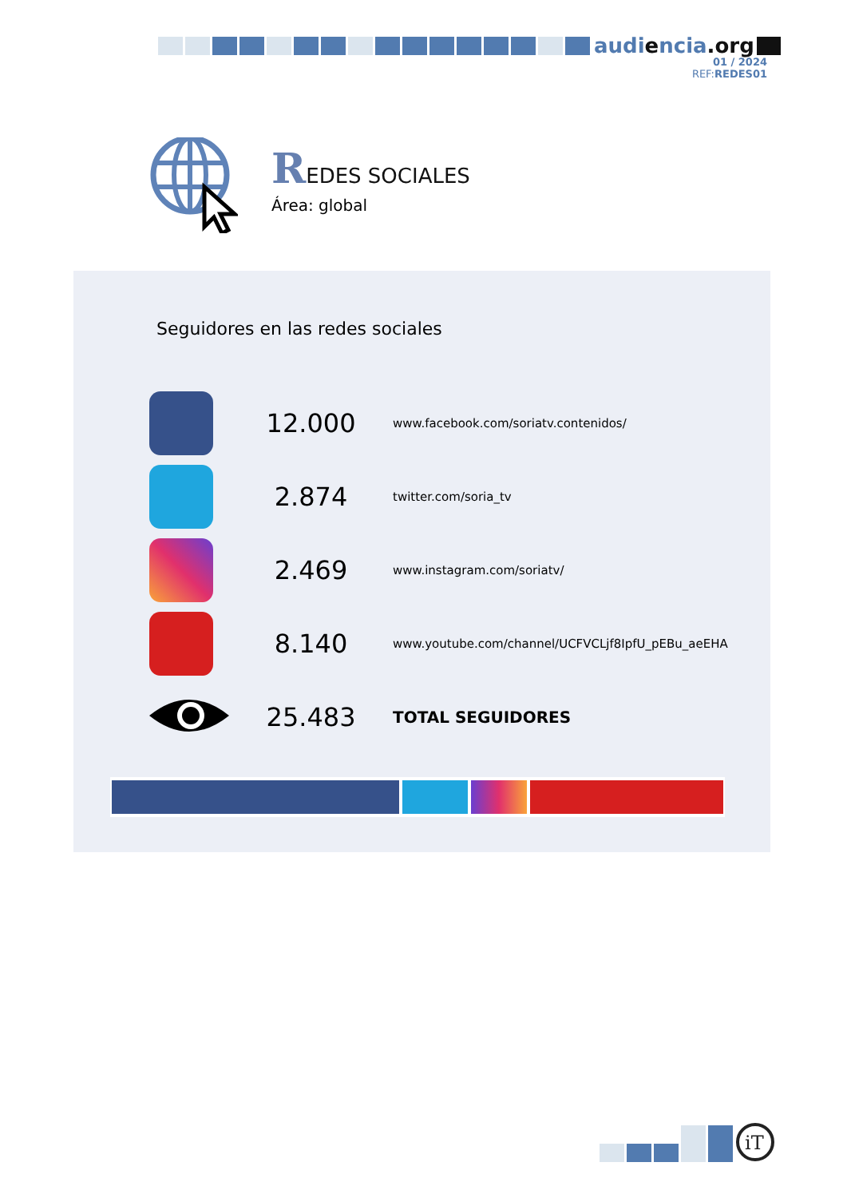audiencia.org
01 / 2024
REF:REDES01
REDES SOCIALES
Área: global
Seguidores en las redes sociales
| | 12.000 | www.facebook.com/soriatv.contenidos/ |
| | 2.874 | twitter.com/soria_tv |
| | 2.469 | www.instagram.com/soriatv/ |
| | 8.140 | www.youtube.com/channel/UCFVCLjf8IpfU_pEBu_aeEHA |
| | 25.483 | TOTAL SEGUIDORES |
iT